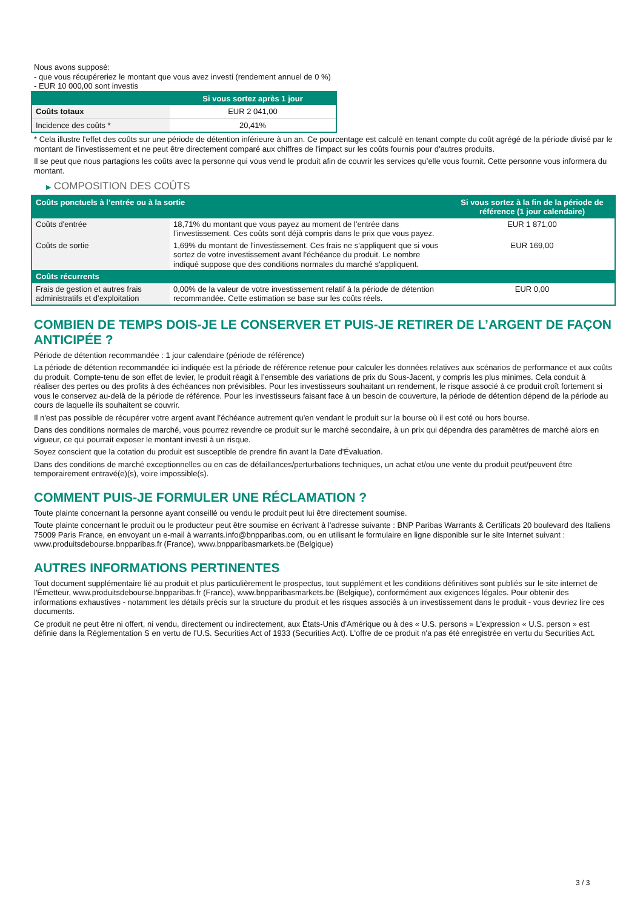Nous avons supposé:
- que vous récupéreriez le montant que vous avez investi (rendement annuel de 0 %)
- EUR 10 000,00 sont investis
| | Si vous sortez après 1 jour |
| --- | --- |
| Coûts totaux | EUR 2 041,00 |
| Incidence des coûts * | 20,41% |
* Cela illustre l'effet des coûts sur une période de détention inférieure à un an. Ce pourcentage est calculé en tenant compte du coût agrégé de la période divisé par le montant de l'investissement et ne peut être directement comparé aux chiffres de l'impact sur les coûts fournis pour d'autres produits.
Il se peut que nous partagions les coûts avec la personne qui vous vend le produit afin de couvrir les services qu’elle vous fournit. Cette personne vous informera du montant.
▶ COMPOSITION DES COÛTS
| Coûts ponctuels à l’entrée ou à la sortie | | Si vous sortez à la fin de la période de référence (1 jour calendaire) |
| --- | --- | --- |
| Coûts d'entrée | 18,71% du montant que vous payez au moment de l’entrée dans l’investissement. Ces coûts sont déjà compris dans le prix que vous payez. | EUR 1 871,00 |
| Coûts de sortie | 1,69% du montant de l'investissement. Ces frais ne s'appliquent que si vous sortez de votre investissement avant l'échéance du produit. Le nombre indiqué suppose que des conditions normales du marché s'appliquent. | EUR 169,00 |
| Coûts récurrents | | |
| Frais de gestion et autres frais administratifs et d’exploitation | 0,00% de la valeur de votre investissement relatif à la période de détention recommandée. Cette estimation se base sur les coûts réels. | EUR 0,00 |
COMBIEN DE TEMPS DOIS-JE LE CONSERVER ET PUIS-JE RETIRER DE L’ARGENT DE FAÇON ANTICIPÉE ?
Période de détention recommandée : 1 jour calendaire (période de référence)
La période de détention recommandée ici indiquée est la période de référence retenue pour calculer les données relatives aux scénarios de performance et aux coûts du produit. Compte-tenu de son effet de levier, le produit réagit à l’ensemble des variations de prix du Sous-Jacent, y compris les plus minimes. Cela conduit à réaliser des pertes ou des profits à des échéances non prévisibles. Pour les investisseurs souhaitant un rendement, le risque associé à ce produit croît fortement si vous le conservez au-delà de la période de référence. Pour les investisseurs faisant face à un besoin de couverture, la période de détention dépend de la période au cours de laquelle ils souhaitent se couvrir.
Il n'est pas possible de récupérer votre argent avant l’échéance autrement qu'en vendant le produit sur la bourse où il est coté ou hors bourse.
Dans des conditions normales de marché, vous pourrez revendre ce produit sur le marché secondaire, à un prix qui dépendra des paramètres de marché alors en vigueur, ce qui pourrait exposer le montant investi à un risque.
Soyez conscient que la cotation du produit est susceptible de prendre fin avant la Date d'Évaluation.
Dans des conditions de marché exceptionnelles ou en cas de défaillances/perturbations techniques, un achat et/ou une vente du produit peut/peuvent être temporairement entravé(e)(s), voire impossible(s).
COMMENT PUIS-JE FORMULER UNE RÉCLAMATION ?
Toute plainte concernant la personne ayant conseillé ou vendu le produit peut lui être directement soumise.
Toute plainte concernant le produit ou le producteur peut être soumise en écrivant à l'adresse suivante : BNP Paribas Warrants & Certificats 20 boulevard des Italiens 75009 Paris France, en envoyant un e-mail à warrants.info@bnpparibas.com, ou en utilisant le formulaire en ligne disponible sur le site Internet suivant : www.produitsdebourse.bnpparibas.fr (France), www.bnpparibasmarkets.be (Belgique)
AUTRES INFORMATIONS PERTINENTES
Tout document supplémentaire lié au produit et plus particulièrement le prospectus, tout supplément et les conditions définitives sont publiés sur le site internet de l'Émetteur, www.produitsdebourse.bnpparibas.fr (France), www.bnpparibasmarkets.be (Belgique), conformément aux exigences légales. Pour obtenir des informations exhaustives - notamment les détails précis sur la structure du produit et les risques associés à un investissement dans le produit - vous devriez lire ces documents.
Ce produit ne peut être ni offert, ni vendu, directement ou indirectement, aux États-Unis d'Amérique ou à des « U.S. persons » L'expression « U.S. person » est définie dans la Réglementation S en vertu de l'U.S. Securities Act of 1933 (Securities Act). L'offre de ce produit n'a pas été enregistrée en vertu du Securities Act.
3 / 3